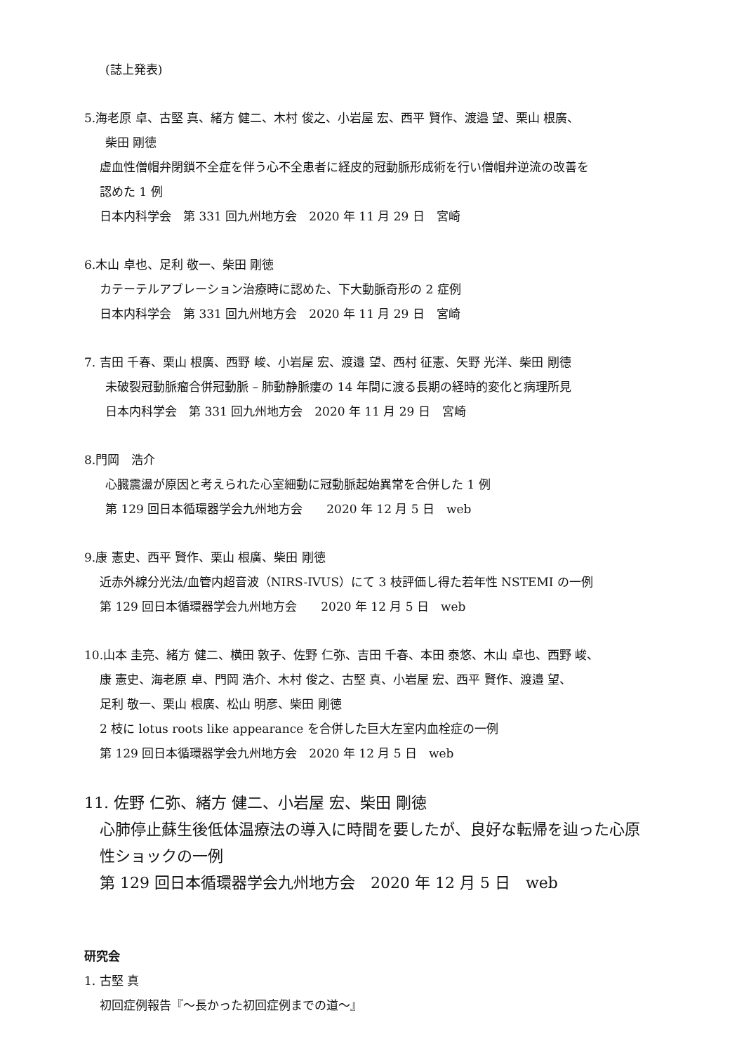(誌上発表)
5.海老原 卓、古堅 真、緒方 健二、木村 俊之、小岩屋 宏、西平 賢作、渡邉 望、栗山 根廣、
柴田 剛徳
虚血性僧帽弁閉鎖不全症を伴う心不全患者に経皮的冠動脈形成術を行い僧帽弁逆流の改善を
認めた 1 例
日本内科学会　第 331 回九州地方会　2020 年 11 月 29 日　宮崎
6.木山 卓也、足利 敬一、柴田 剛徳
カテーテルアブレーション治療時に認めた、下大動脈奇形の 2 症例
日本内科学会　第 331 回九州地方会　2020 年 11 月 29 日　宮崎
7. 吉田 千春、栗山 根廣、西野 峻、小岩屋 宏、渡邉 望、西村 征憲、矢野 光洋、柴田 剛徳
未破裂冠動脈瘤合併冠動脈 – 肺動静脈瘻の 14 年間に渡る長期の経時的変化と病理所見
日本内科学会　第 331 回九州地方会　2020 年 11 月 29 日　宮崎
8.門岡　浩介
心臓震盪が原因と考えられた心室細動に冠動脈起始異常を合併した 1 例
第 129 回日本循環器学会九州地方会　　2020 年 12 月 5 日　web
9.康 憲史、西平 賢作、栗山 根廣、柴田 剛徳
近赤外線分光法/血管内超音波（NIRS-IVUS）にて 3 枝評価し得た若年性 NSTEMI の一例
第 129 回日本循環器学会九州地方会　　2020 年 12 月 5 日　web
10.山本 圭亮、緒方 健二、横田 敦子、佐野 仁弥、吉田 千春、本田 泰悠、木山 卓也、西野 峻、
康 憲史、海老原 卓、門岡 浩介、木村 俊之、古堅 真、小岩屋 宏、西平 賢作、渡邉 望、
足利 敬一、栗山 根廣、松山 明彦、柴田 剛徳
2 枝に lotus roots like appearance を合併した巨大左室内血栓症の一例
第 129 回日本循環器学会九州地方会　2020 年 12 月 5 日　web
11. 佐野 仁弥、緒方 健二、小岩屋 宏、柴田 剛徳
心肺停止蘇生後低体温療法の導入に時間を要したが、良好な転帰を辿った心原
性ショックの一例
第 129 回日本循環器学会九州地方会　2020 年 12 月 5 日　web
研究会
1. 古堅 真
初回症例報告『～長かった初回症例までの道～』